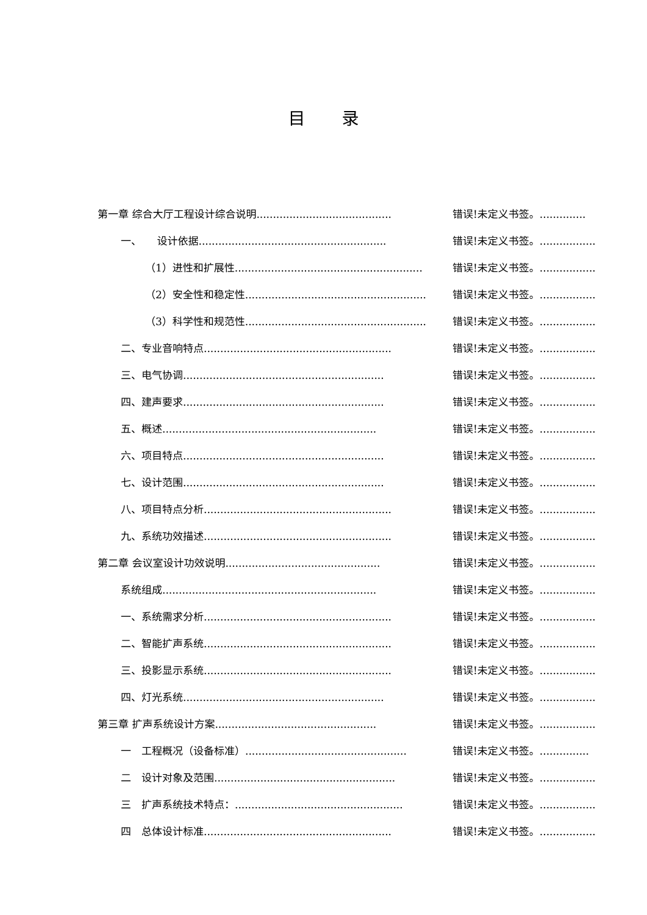目录
第一章 综合大厅工程设计综合说明......................................... 错误!未定义书签。..............
一、　　设计依据......................................................... 错误!未定义书签。.................
（1）进性和扩展性......................................................... 错误!未定义书签。.................
（2）安全性和稳定性....................................................... 错误!未定义书签。.................
（3）科学性和规范性....................................................... 错误!未定义书签。.................
二、专业音响特点......................................................... 错误!未定义书签。.................
三、电气协调............................................................. 错误!未定义书签。.................
四、建声要求............................................................. 错误!未定义书签。.................
五、概述................................................................. 错误!未定义书签。.................
六、项目特点............................................................. 错误!未定义书签。.................
七、设计范围............................................................. 错误!未定义书签。.................
八、项目特点分析......................................................... 错误!未定义书签。.................
九、系统功效描述......................................................... 错误!未定义书签。.................
第二章 会议室设计功效说明............................................... 错误!未定义书签。.................
系统组成................................................................. 错误!未定义书签。.................
一、系统需求分析......................................................... 错误!未定义书签。.................
二、智能扩声系统......................................................... 错误!未定义书签。.................
三、投影显示系统......................................................... 错误!未定义书签。.................
四、灯光系统............................................................. 错误!未定义书签。.................
第三章 扩声系统设计方案................................................. 错误!未定义书签。.................
一　工程概况（设备标准）................................................. 错误!未定义书签。...............
二　设计对象及范围....................................................... 错误!未定义书签。.................
三　扩声系统技术特点：................................................... 错误!未定义书签。.................
四　总体设计标准......................................................... 错误!未定义书签。.................